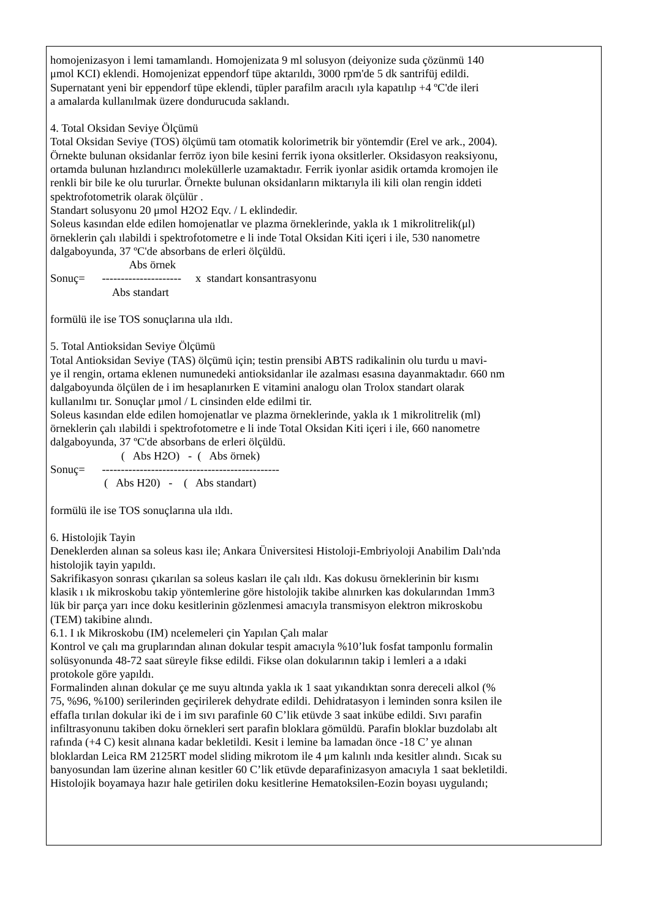homojenizasyon i lemi tamamlandı. Homojenizata 9 ml solusyon (deiyonize suda çözünmü 140
μmol KCI) eklendi. Homojenizat eppendorf tüpe aktarıldı, 3000 rpm'de 5 dk santrifüj edildi.
Supernatant yeni bir eppendorf tüpe eklendi, tüpler parafilm aracılı ıyla kapatılıp +4 ºC'de ileri
a amalarda kullanılmak üzere dondurucuda saklandı.
4. Total Oksidan Seviye Ölçümü
Total Oksidan Seviye (TOS) ölçümü tam otomatik kolorimetrik bir yöntemdir (Erel ve ark., 2004).
Örnekte bulunan oksidanlar ferröz iyon bile kesini ferrik iyona oksitlerler. Oksidasyon reaksiyonu,
ortamda bulunan hızlandırıcı moleküllerle uzamaktadır. Ferrik iyonlar asidik ortamda kromojen ile
renkli bir bile ke olu tururlar. Örnekte bulunan oksidanların miktarıyla ili kili olan rengin iddeti
spektrofotometrik olarak ölçülür .
Standart solusyonu 20 μmol H2O2 Eqv. / L eklindedir.
Soleus kasından elde edilen homojenatlar ve plazma örneklerinde, yakla ık 1 mikrolitrelik(μl)
örneklerin çalı ılabildi i spektrofotometre e li inde Total Oksidan Kiti içeri i ile, 530 nanometre
dalgaboyunda, 37 ºC'de absorbans de erleri ölçüldü.
                            Abs örnek
Sonuç=      ---------------------     x  standart konsantrasyonu
                      Abs standart
formülü ile ise TOS sonuçlarına ula ıldı.
5. Total Antioksidan Seviye Ölçümü
Total Antioksidan Seviye (TAS) ölçümü için; testin prensibi ABTS radikalinin olu turdu u mavi-
ye il rengin, ortama eklenen numunedeki antioksidanlar ile azalması esasına dayanmaktadır. 660 nm
dalgaboyunda ölçülen de i im hesaplanırken E vitamini analogu olan Trolox standart olarak
kullanılmı tır. Sonuçlar μmol / L cinsinden elde edilmi tir.
Soleus kasından elde edilen homojenatlar ve plazma örneklerinde, yakla ık 1 mikrolitrelik (ml)
örneklerin çalı ılabildi i spektrofotometre e li inde Total Oksidan Kiti içeri i ile, 660 nanometre
dalgaboyunda, 37 ºC'de absorbans de erleri ölçüldü.
                         (   Abs H2O)   -  (   Abs örnek)
Sonuç=      -----------------------------------------------
                   (   Abs H20)   -    (   Abs standart)
formülü ile ise TOS sonuçlarına ula ıldı.
6. Histolojik Tayin
Deneklerden alınan sa soleus kası ile; Ankara Üniversitesi Histoloji-Embriyoloji Anabilim Dalı'nda
histolojik tayin yapıldı.
Sakrifikasyon sonrası çıkarılan sa soleus kasları ile çalı ıldı. Kas dokusu örneklerinin bir kısmı
klasik ı ık mikroskobu takip yöntemlerine göre histolojik takibe alınırken kas dokularından 1mm3
lük bir parça yarı ince doku kesitlerinin gözlenmesi amacıyla transmisyon elektron mikroskobu
(TEM) takibine alındı.
6.1. I ık Mikroskobu (IM) ncelemeleri çin Yapılan Çalı malar
Kontrol ve çalı ma gruplarından alınan dokular tespit amacıyla %10’luk fosfat tamponlu formalin
solüsyonunda 48-72 saat süreyle fikse edildi. Fikse olan dokularının takip i lemleri a a ıdaki
protokole göre yapıldı.
Formalinden alınan dokular çe me suyu altında yakla ık 1 saat yıkandıktan sonra dereceli alkol (%
75, %96, %100) serilerinden geçirilerek dehydrate edildi. Dehidratasyon i leminden sonra ksilen ile
effafla tırılan dokular iki de i im sıvı parafinle 60 C’lik etüvde 3 saat inkübe edildi. Sıvı parafin
infiltrasyonunu takiben doku örnekleri sert parafin bloklara gömüldü. Parafin bloklar buzdolabı alt
rafında (+4 C) kesit alınana kadar bekletildi. Kesit i lemine ba lamadan önce -18 C’ ye alınan
bloklardan Leica RM 2125RT model sliding mikrotom ile 4 μm kalınlı ında kesitler alındı. Sıcak su
banyosundan lam üzerine alınan kesitler 60 C’lik etüvde deparafinizasyon amacıyla 1 saat bekletildi.
Histolojik boyamaya hazır hale getirilen doku kesitlerine Hematoksilen-Eozin boyası uygulandı;